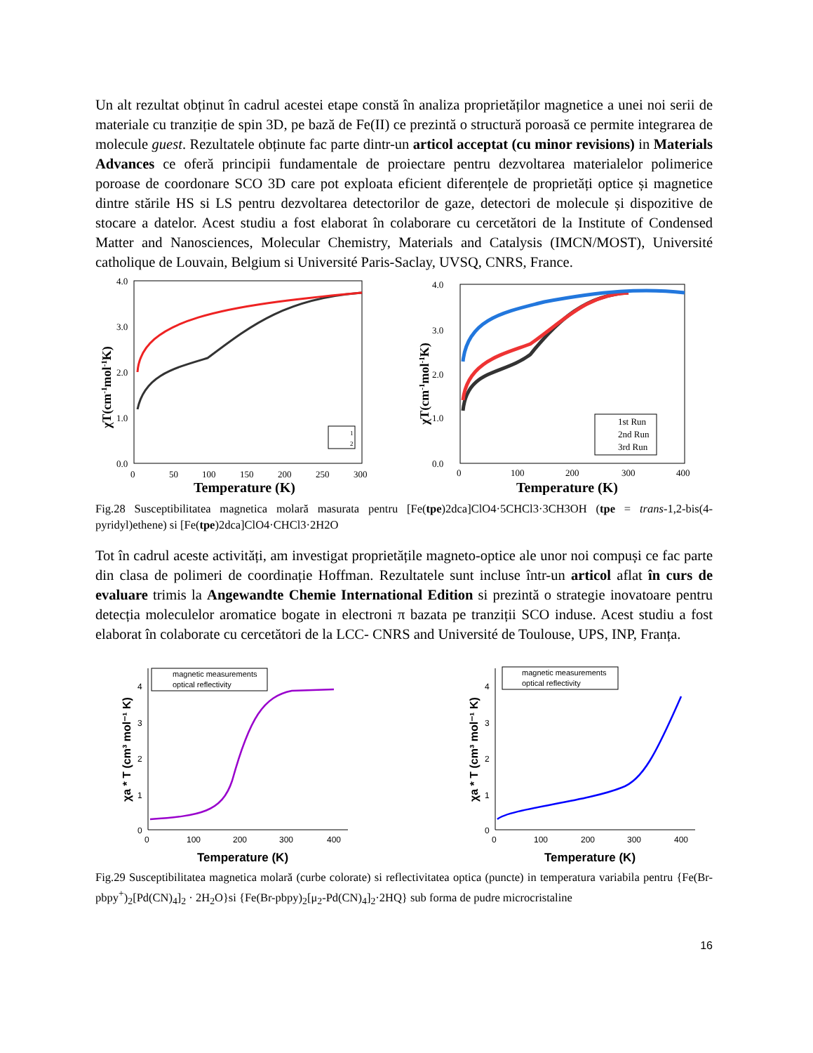Un alt rezultat obținut în cadrul acestei etape constă în analiza proprietăților magnetice a unei noi serii de materiale cu tranziție de spin 3D, pe bază de Fe(II) ce prezintă o structură poroasă ce permite integrarea de molecule guest. Rezultatele obținute fac parte dintr-un articol acceptat (cu minor revisions) in Materials Advances ce oferă principii fundamentale de proiectare pentru dezvoltarea materialelor polimerice poroase de coordonare SCO 3D care pot exploata eficient diferențele de proprietăți optice și magnetice dintre stările HS si LS pentru dezvoltarea detectorilor de gaze, detectori de molecule și dispozitive de stocare a datelor. Acest studiu a fost elaborat în colaborare cu cercetători de la Institute of Condensed Matter and Nanosciences, Molecular Chemistry, Materials and Catalysis (IMCN/MOST), Université catholique de Louvain, Belgium si Université Paris-Saclay, UVSQ, CNRS, France.
4.0
3.0
2.0
1.0
0.0
0
50
100
150
200
250
300
Temperature (K)
χT(cm-1mol-1K)
1
2
4.0
3.0
2.0
1.0
0.0
0
100
200
300
400
Temperature (K)
χT(cm-1mol-1K)
1st Run
2nd Run
3rd Run
Fig.28 Susceptibilitatea magnetica molară masurata pentru [Fe(tpe)2dca]ClO4·5CHCl3·3CH3OH (tpe = trans-1,2-bis(4-pyridyl)ethene) si [Fe(tpe)2dca]ClO4·CHCl3·2H2O
Tot în cadrul aceste activități, am investigat proprietățile magneto-optice ale unor noi compuși ce fac parte din clasa de polimeri de coordinație Hoffman. Rezultatele sunt incluse într-un articol aflat în curs de evaluare trimis la Angewandte Chemie International Edition si prezintă o strategie inovatoare pentru detecția moleculelor aromatice bogate in electroni π bazata pe tranziții SCO induse. Acest studiu a fost elaborat în colaborate cu cercetători de la LCC- CNRS and Université de Toulouse, UPS, INP, Franța.
4
3
2
1
0
0
100
200
300
400
Temperature (K)
χa * T (cm³ mol⁻¹ K)
magnetic measurements
optical reflectivity
4
3
2
1
0
0
100
200
300
400
Temperature (K)
χa * T (cm³ mol⁻¹ K)
magnetic measurements
optical reflectivity
Fig.29 Susceptibilitatea magnetica molară (curbe colorate) si reflectivitatea optica (puncte) in temperatura variabila pentru {Fe(Br-pbpy<sup>+</sup>)<sub>2</sub>[Pd(CN)<sub>4</sub>]<sub>2</sub> · 2H<sub>2</sub>O}si {Fe(Br-pbpy)<sub>2</sub>[μ<sub>2</sub>-Pd(CN)<sub>4</sub>]<sub>2</sub>·2HQ} sub forma de pudre microcristaline
16